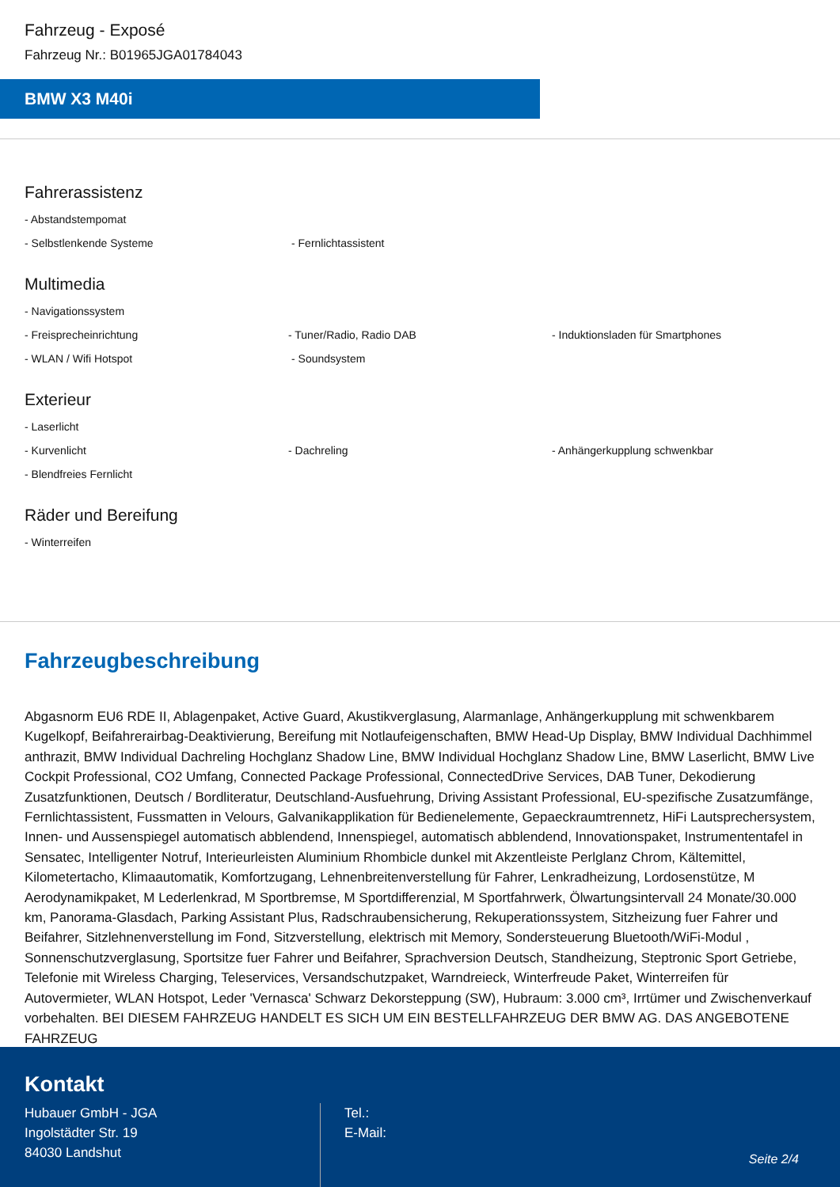Fahrzeug - Exposé
Fahrzeug Nr.: B01965JGA01784043
BMW X3 M40i
Fahrerassistenz
- Abstandstempomat
- Selbstlenkende Systeme - Fernlichtassistent
Multimedia
- Navigationssystem
- Freisprecheinrichtung - Tuner/Radio, Radio DAB - Induktionsladen für Smartphones
- WLAN / Wifi Hotspot - Soundsystem
Exterieur
- Laserlicht
- Kurvenlicht - Dachreling - Anhängerkupplung schwenkbar
- Blendfreies Fernlicht
Räder und Bereifung
- Winterreifen
Fahrzeugbeschreibung
Abgasnorm EU6 RDE II, Ablagenpaket, Active Guard, Akustikverglasung, Alarmanlage, Anhängerkupplung mit schwenkbarem Kugelkopf, Beifahrerairbag-Deaktivierung, Bereifung mit Notlaufeigenschaften, BMW Head-Up Display, BMW Individual Dachhimmel anthrazit, BMW Individual Dachreling Hochglanz Shadow Line, BMW Individual Hochglanz Shadow Line, BMW Laserlicht, BMW Live Cockpit Professional, CO2 Umfang, Connected Package Professional, ConnectedDrive Services, DAB Tuner, Dekodierung Zusatzfunktionen, Deutsch / Bordliteratur, Deutschland-Ausfuehrung, Driving Assistant Professional, EU-spezifische Zusatzumfänge, Fernlichtassistent, Fussmatten in Velours, Galvanikapplikation für Bedienelemente, Gepaeckraumtrennetz, HiFi Lautsprechersystem, Innen- und Aussenspiegel automatisch abblendend, Innenspiegel, automatisch abblendend, Innovationspaket, Instrumententafel in Sensatec, Intelligenter Notruf, Interieurleisten Aluminium Rhombicle dunkel mit Akzentleiste Perlglanz Chrom, Kältemittel, Kilometertacho, Klimaautomatik, Komfortzugang, Lehnenbreitenverstellung für Fahrer, Lenkradheizung, Lordosenstütze, M Aerodynamikpaket, M Lederlenkrad, M Sportbremse, M Sportdifferenzial, M Sportfahrwerk, Ölwartungsintervall 24 Monate/30.000 km, Panorama-Glasdach, Parking Assistant Plus, Radschraubensicherung, Rekuperationssystem, Sitzheizung fuer Fahrer und Beifahrer, Sitzlehnenverstellung im Fond, Sitzverstellung, elektrisch mit Memory, Sondersteuerung Bluetooth/WiFi-Modul , Sonnenschutzverglasung, Sportsitze fuer Fahrer und Beifahrer, Sprachversion Deutsch, Standheizung, Steptronic Sport Getriebe, Telefonie mit Wireless Charging, Teleservices, Versandschutzpaket, Warndreieck, Winterfreude Paket, Winterreifen für Autovermieter, WLAN Hotspot, Leder 'Vernasca' Schwarz Dekorsteppung (SW), Hubraum: 3.000 cm³, Irrtümer und Zwischenverkauf vorbehalten. BEI DIESEM FAHRZEUG HANDELT ES SICH UM EIN BESTELLFAHRZEUG DER BMW AG. DAS ANGEBOTENE FAHRZEUG
Kontakt
Hubauer GmbH - JGA
Ingolstädter Str. 19
84030 Landshut
Tel.:
E-Mail:
Seite 2/4